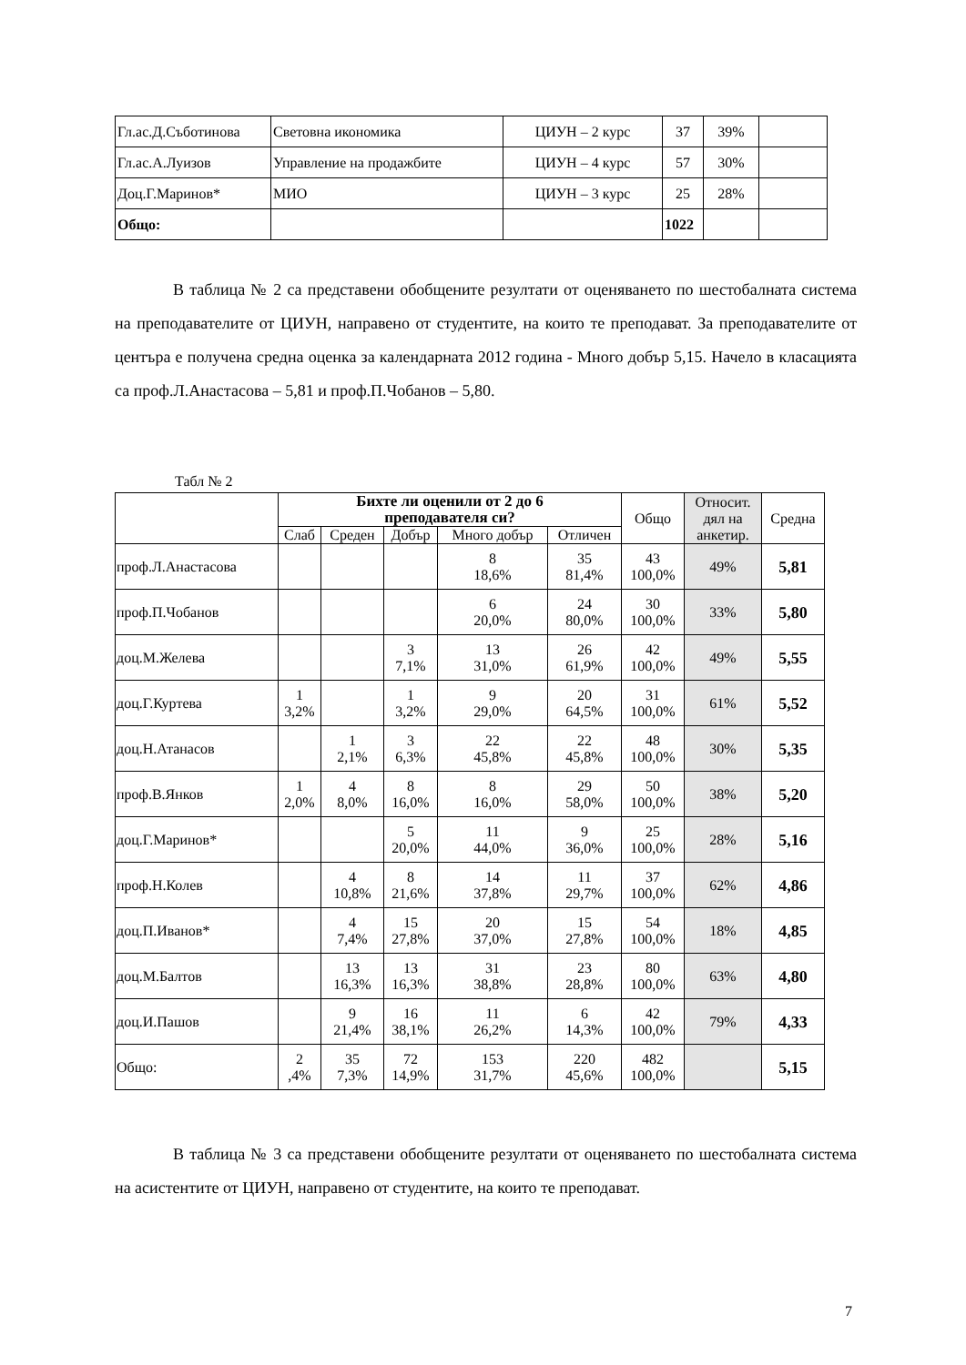| Гл.ас.Д.Съботинова | Световна икономика | ЦИУН – 2 курс | 37 | 39% | |
| Гл.ас.А.Луизов | Управление на продажбите | ЦИУН – 4 курс | 57 | 30% | |
| Доц.Г.Маринов* | МИО | ЦИУН – 3 курс | 25 | 28% | |
| Общо: | | | 1022 | | |
В таблица № 2 са представени обобщените резултати от оценяването по шестобалната система на преподавателите от ЦИУН, направено от студентите, на които те преподават. За преподавателите от центъра е получена средна оценка за календарната 2012 година - Много добър 5,15. Начело в класацията са проф.Л.Анастасова – 5,81 и проф.П.Чобанов – 5,80.
Табл № 2
| | Бихте ли оценили от 2 до 6 преподавателя си? | | | | | Общо | Относит. дял на анкетир. | Средна |
| | Слаб | Среден | Добър | Много добър | Отличен | | | |
| проф.Л.Анастасова | | | | 8 18,6% | 35 81,4% | 43 100,0% | 49% | 5,81 |
| проф.П.Чобанов | | | | 6 20,0% | 24 80,0% | 30 100,0% | 33% | 5,80 |
| доц.М.Желева | | | 3 7,1% | 13 31,0% | 26 61,9% | 42 100,0% | 49% | 5,55 |
| доц.Г.Куртева | 1 3,2% | | 1 3,2% | 9 29,0% | 20 64,5% | 31 100,0% | 61% | 5,52 |
| доц.Н.Атанасов | | 1 2,1% | 3 6,3% | 22 45,8% | 22 45,8% | 48 100,0% | 30% | 5,35 |
| проф.В.Янков | 1 2,0% | 4 8,0% | 8 16,0% | 8 16,0% | 29 58,0% | 50 100,0% | 38% | 5,20 |
| доц.Г.Маринов* | | | 5 20,0% | 11 44,0% | 9 36,0% | 25 100,0% | 28% | 5,16 |
| проф.Н.Колев | | 4 10,8% | 8 21,6% | 14 37,8% | 11 29,7% | 37 100,0% | 62% | 4,86 |
| доц.П.Иванов* | | 4 7,4% | 15 27,8% | 20 37,0% | 15 27,8% | 54 100,0% | 18% | 4,85 |
| доц.М.Балтов | | 13 16,3% | 13 16,3% | 31 38,8% | 23 28,8% | 80 100,0% | 63% | 4,80 |
| доц.И.Пашов | | 9 21,4% | 16 38,1% | 11 26,2% | 6 14,3% | 42 100,0% | 79% | 4,33 |
| Общо: | 2 ,4% | 35 7,3% | 72 14,9% | 153 31,7% | 220 45,6% | 482 100,0% | | 5,15 |
В таблица № 3 са представени обобщените резултати от оценяването по шестобалната система на асистентите от ЦИУН, направено от студентите, на които те преподават.
7